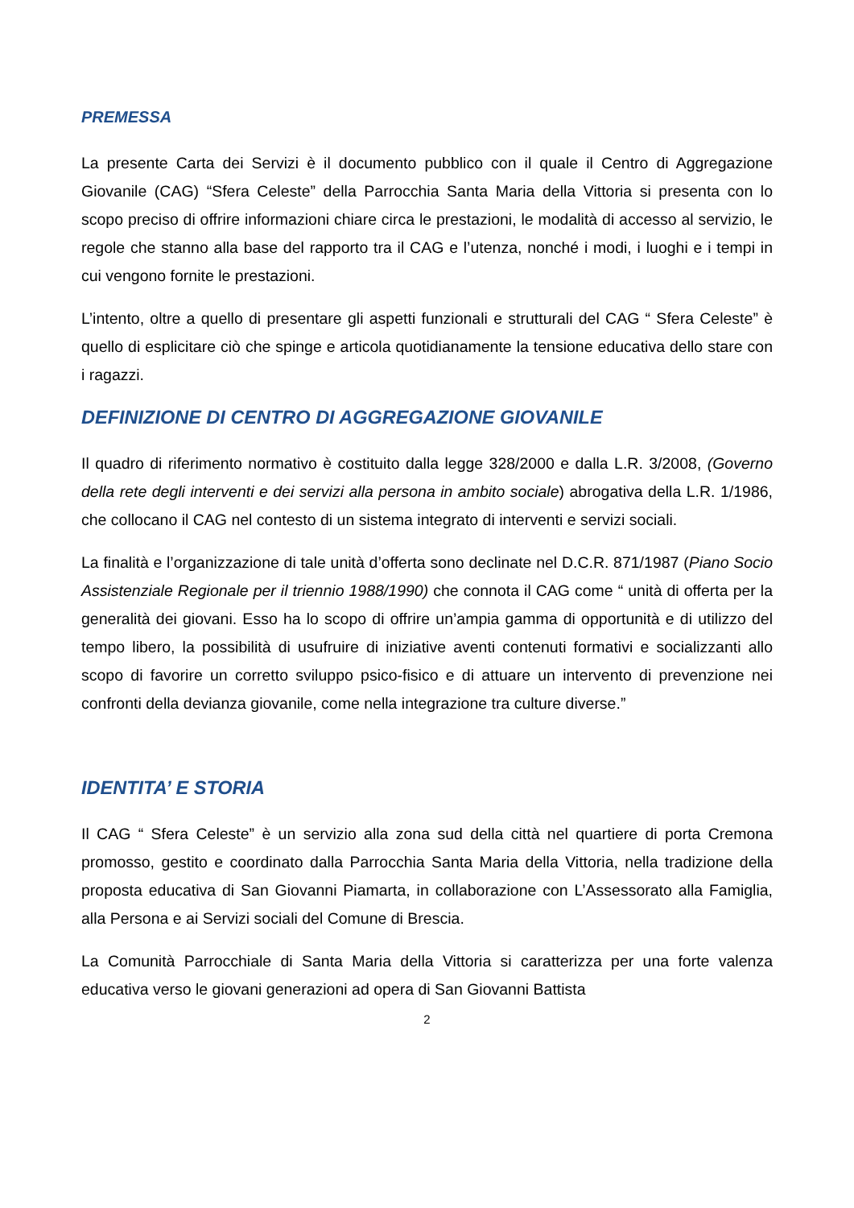PREMESSA
La presente Carta dei Servizi è il documento pubblico con il quale il Centro di Aggregazione Giovanile (CAG) “Sfera Celeste” della Parrocchia Santa Maria della Vittoria si presenta con lo scopo preciso di offrire informazioni chiare circa le prestazioni, le modalità di accesso al servizio, le regole che stanno alla base del rapporto tra il CAG e l’utenza, nonché i modi, i luoghi e i tempi in cui vengono fornite le prestazioni.
L’intento, oltre a quello di presentare gli aspetti funzionali e strutturali del CAG “ Sfera Celeste” è quello di esplicitare ciò che spinge e articola quotidianamente la tensione educativa dello stare con i ragazzi.
DEFINIZIONE DI CENTRO DI AGGREGAZIONE GIOVANILE
Il quadro di riferimento normativo è costituito dalla legge 328/2000 e dalla L.R. 3/2008, (Governo della rete degli interventi e dei servizi alla persona in ambito sociale) abrogativa della L.R. 1/1986, che collocano il CAG nel contesto di un sistema integrato di interventi e servizi sociali.
La finalità e l’organizzazione di tale unità d’offerta sono declinate nel D.C.R. 871/1987 (Piano Socio Assistenziale Regionale per il triennio 1988/1990) che connota il CAG come “ unità di offerta per la generalità dei giovani. Esso ha lo scopo di offrire un’ampia gamma di opportunità e di utilizzo del tempo libero, la possibilità di usufruire di iniziative aventi contenuti formativi e socializzanti allo scopo di favorire un corretto sviluppo psico-fisico e di attuare un intervento di prevenzione nei confronti della devianza giovanile, come nella integrazione tra culture diverse.”
IDENTITA’ E STORIA
Il CAG “ Sfera Celeste” è un servizio alla zona sud della città nel quartiere di porta Cremona promosso, gestito e coordinato dalla Parrocchia Santa Maria della Vittoria, nella tradizione della proposta educativa di San Giovanni Piamarta, in collaborazione con L’Assessorato alla Famiglia, alla Persona e ai Servizi sociali del Comune di Brescia.
La Comunità Parrocchiale di Santa Maria della Vittoria si caratterizza per una forte valenza educativa verso le giovani generazioni ad opera di San Giovanni Battista
2